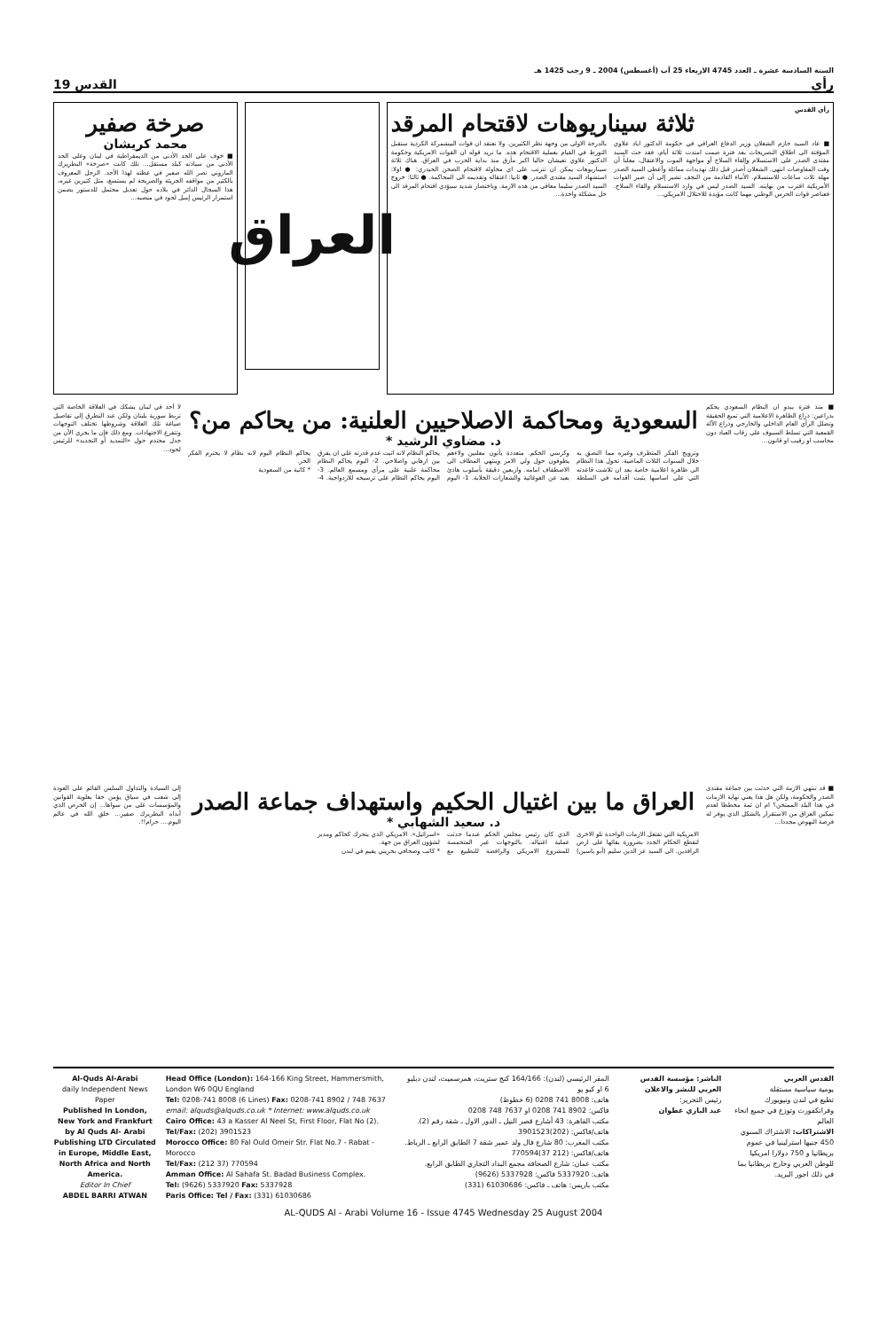السنة السادسة عشرة ـ العدد 4745 الاربعاء 25 آب (أغسطس) 2004 ـ 9 رجب 1425 هـ
رأي القدس 19
رأي القدس
ثلاثة سيناريوهات لاقتحام المرقد
■ عاد السيد حازم الشعلان وزير الدفاع العراقي في حكومة الدكتور اياد علاوي المؤقتة الى اطلاق التصريحات بعد فترة صمت امتدت ثلاثة أيام، فقد حث السيد مقتدى الصدر على الاستسلام وإلقاء السلاح أو مواجهة الموت والاعتقال، معلناً أن وقت المفاوضات انتهى. الشعلان أصدر قبل ذلك تهديدات مماثلة وأعطى السيد الصدر مهلة ثلاث ساعات للاستسلام. الأنباء القادمة من النجف تشير إلى أن صبر القوات الأمريكية اقترب من نهايته. السيد الصدر ليس في وارد الاستسلام والقاء السلاح. فعناصر قوات الحرس الوطني مهما كانت مؤيدة للاحتلال الامريكي...
بالدرجة الاولى من وجهة نظر الكثيرين. ولا نعتقد ان قوات البيشمركة الكردية ستقبل التورط في القيام بعملية الاقتحام هذه. ما نريد قوله ان القوات الامريكية وحكومة الدكتور علاوي تعيشان حاليا اكبر مأزق منذ بداية الحرب في العراق. هناك ثلاثة سيناريوهات يمكن ان تترتب على اي محاولة لاقتحام الصحن الحيدري: ● اولا: استشهاد السيد مقتدى الصدر. ● ثانيا: اعتقاله وتقديمه الى المحاكمة. ● ثالثا: خروج السيد الصدر سليما معافى من هذه الازمة. وباختصار شديد سيؤدي اقتحام المرقد الى حل مشكلة واحدة...
العراق
صرخة صفير
محمد كريشان
■ خوف على الحد الأدنى من الديمقراطية في لبنان وعلى الحد الأدنى من سيادته كبلد مستقل... تلك كانت «صرخة» البطريرك الماروني نصر الله صفير في عظته لهذا الأحد. الرجل المعروف بالكثير من مواقفه الجريئة والصريحة لم يستسغ، مثل كثيرين غيره، هذا السجال الدائر في بلاده حول تعديل محتمل للدستور يضمن استمرار الرئيس إميل لحود في منصبه...
■ منذ فترة يبدو ان النظام السعودي يحكم بذراعين: ذراع الظاهرة الاعلامية التي تميع الحقيقة وتضلل الرأي العام الداخلي والخارجي وذراع الآلة القمعية التي تسلط السيوف على رقاب العباد دون محاسب او رقيب او قانون...
السعودية ومحاكمة الاصلاحيين العلنية: من يحاكم من؟
د. مضاوي الرشيد *
وترويج الفكر المتطرف وغيره مما التصق به خلال السنوات الثلاث الماضية. تحول هذا النظام الى ظاهرة اعلامية خاصة بعد ان تلاشت قاعدته التي على اساسها يثبت أقدامه في السلطة وكرسي الحكم. متعددة يأتون معلنين ولاءهم يطوفون حول ولي الامر وينتهي المطاف الى الاصطفاف امامه. واربعين دقيقة بأسلوب هادئ بعيد عن الغوغائية والشعارات الخلابة. 1- اليوم يحاكم النظام لانه اثبت عدم قدرته على ان يفرق بين ارهابي واصلاحي. 2- اليوم يحاكم النظام محاكمة علنية على مرأى ومسمع العالم. 3- اليوم يحاكم النظام على ترسيخه للازدواجية. 4- يحاكم النظام اليوم لانه نظام لا يحترم الفكر الحر.
* كاتبة من السعودية
لا أحد في لبنان يشكك في العلاقة الخاصة التي تربط سورية بلبنان ولكن عند التطرق إلى تفاصيل صياغة تلك العلاقة وشروطها تختلف التوجهات وتتفرع الاجتهادات. ومع ذلك فإن ما يجري الآن من جدل محتدم حول «التمديد أو التجديد» للرئيس لحود...
■ قد تنتهي الازمة التي حدثت بين جماعة مقتدى الصدر والحكومة، ولكن هل هذا يعني نهاية الازمات في هذا البلد الممتحن؟ ام ان ثمة مخططا لعدم تمكين العراق من الاستقرار بالشكل الذي يوفر له فرصة النهوض مجددا...
العراق ما بين اغتيال الحكيم واستهداف جماعة الصدر
د. سعيد الشهابي *
الامريكية التي تفتعل الازمات الواحدة تلو الاخرى لتقطع الحكام الجدد بضرورة بقائها على ارض الرافدين. الى السيد عز الدين سليم (أبو ياسين) الذي كان رئيس مجلس الحكم عندما حدثت عملية اغتياله. بالتوجهات غير المتحمسة للمشروع الامريكي والرافضة للتطبيع مع «اسرائيل». الامريكي الذي يتحرك كحاكم ومدبر لشؤون العراق من جهة.
* كاتب وصحافي بحريني يقيم في لندن
إلى السيادة والتداول السلس القائم على العودة إلى شعب في سياق يؤمن حقا بعلوية القوانين والمؤسسات على من سواها... إن الحرص الذي أبداه البطريرك صفير... خلق الله في عالم اليوم.... حرام!!.
القدس العربي
يومية سياسية مستقلة
تطبع في لندن ونيويورك وفرانكفورت وتوزع في جميع انحاء العالم
الاشتراكات: الاشتراك السنوي 450 جنيها استرلينيا في عموم بريطانيا و 750 دولارا امريكيا للوطن العربي وخارج بريطانيا بما في ذلك اجور البريد.
الناشر: مؤسسة القدس العربي للنشر والاعلان
رئيس التحرير:
عبد الباري عطوان
المقر الرئيسي (لندن): 164/166 كنج ستريت، همرسميث، لندن دبليو 6 او كيو يو
هاتف: 8008 741 0208 (6 خطوط)
فاكس: 8902 741 0208 او 7637 748 0208
مكتب القاهرة: 43 أشارع قصر النيل ـ الدور الاول ـ شقة رقم (2). هاتف/فاكس: (202)3901523
مكتب المغرب: 80 شارع فال ولد عمير شقة 7 الطابق الرابع ـ الرباط. هاتف/فاكس: (212 37)770594
مكتب عمان: شارع الصحافة مجمع البداد التجاري الطابق الرابع.
هاتف: 5337920 فاكس: 5337928 (9626)
مكتب باريس: هاتف ـ فاكس: 61030686 (331)
Head Office (London): 164-166 King Street, Hammersmith, London W6 0QU England
Tel: 0208-741 8008 (6 Lines) Fax: 0208-741 8902 / 748 7637
email: alquds@alquds.co.uk * Internet: www.alquds.co.uk
Cairo Office: 43 a Kasser Al Neel St, First Floor, Flat No (2).
Tel/Fax: (202) 3901523
Morocco Office: 80 Fal Ould Omeir Str. Flat No.7 - Rabat - Morocco
Tel/Fax: (212 37) 770594
Amman Office: Al Sahafa St. Badad Business Complex.
Tel: (9626) 5337920 Fax: 5337928
Paris Office: Tel / Fax: (331) 61030686
Al-Quds Al-Arabi
daily Independent News Paper
Published In London, New York and Frankfurt by Al Quds Al- Arabi Publishing LTD Circulated in Europe, Middle East, North Africa and North America.
Editor In Chief
ABDEL BARRI ATWAN
AL-QUDS Al - Arabi Volume 16 - Issue 4745 Wednesday 25 August 2004